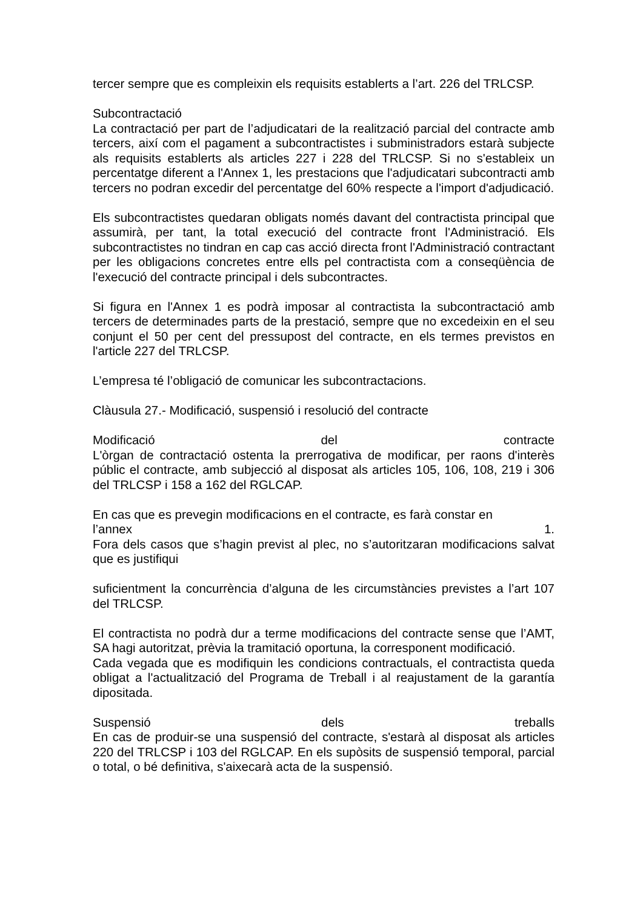tercer sempre que es compleixin els requisits establerts a l’art. 226 del TRLCSP.
Subcontractació
La contractació per part de l’adjudicatari de la realització parcial del contracte amb tercers, així com el pagament a subcontractistes i subministradors estarà subjecte als requisits establerts als articles 227 i 228 del TRLCSP. Si no s'estableix un percentatge diferent a l'Annex 1, les prestacions que l'adjudicatari subcontracti amb tercers no podran excedir del percentatge del 60% respecte a l'import d'adjudicació.
Els subcontractistes quedaran obligats només davant del contractista principal que assumirà, per tant, la total execució del contracte front l'Administració. Els subcontractistes no tindran en cap cas acció directa front l'Administració contractant per les obligacions concretes entre ells pel contractista com a conseqüència de l'execució del contracte principal i dels subcontractes.
Si figura en l'Annex 1 es podrà imposar al contractista la subcontractació amb tercers de determinades parts de la prestació, sempre que no excedeixin en el seu conjunt el 50 per cent del pressupost del contracte, en els termes previstos en l'article 227 del TRLCSP.
L’empresa té l’obligació de comunicar les subcontractacions.
Clàusula 27.- Modificació, suspensió i resolució del contracte
Modificació del contracte
L'òrgan de contractació ostenta la prerrogativa de modificar, per raons d'interès públic el contracte, amb subjecció al disposat als articles 105, 106, 108, 219 i 306 del TRLCSP i 158 a 162 del RGLCAP.
En cas que es prevegin modificacions en el contracte, es farà constar en
l’annex 1.
Fora dels casos que s’hagin previst al plec, no s’autoritzaran modificacions salvat que es justifiqui
suficientment la concurrència d’alguna de les circumstàncies previstes a l’art 107 del TRLCSP.
El contractista no podrà dur a terme modificacions del contracte sense que l’AMT, SA hagi autoritzat, prèvia la tramitació oportuna, la corresponent modificació.
Cada vegada que es modifiquin les condicions contractuals, el contractista queda obligat a l'actualització del Programa de Treball i al reajustament de la garantía dipositada.
Suspensió dels treballs
En cas de produir-se una suspensió del contracte, s'estarà al disposat als articles 220 del TRLCSP i 103 del RGLCAP. En els supòsits de suspensió temporal, parcial o total, o bé definitiva, s'aixecarà acta de la suspensió.